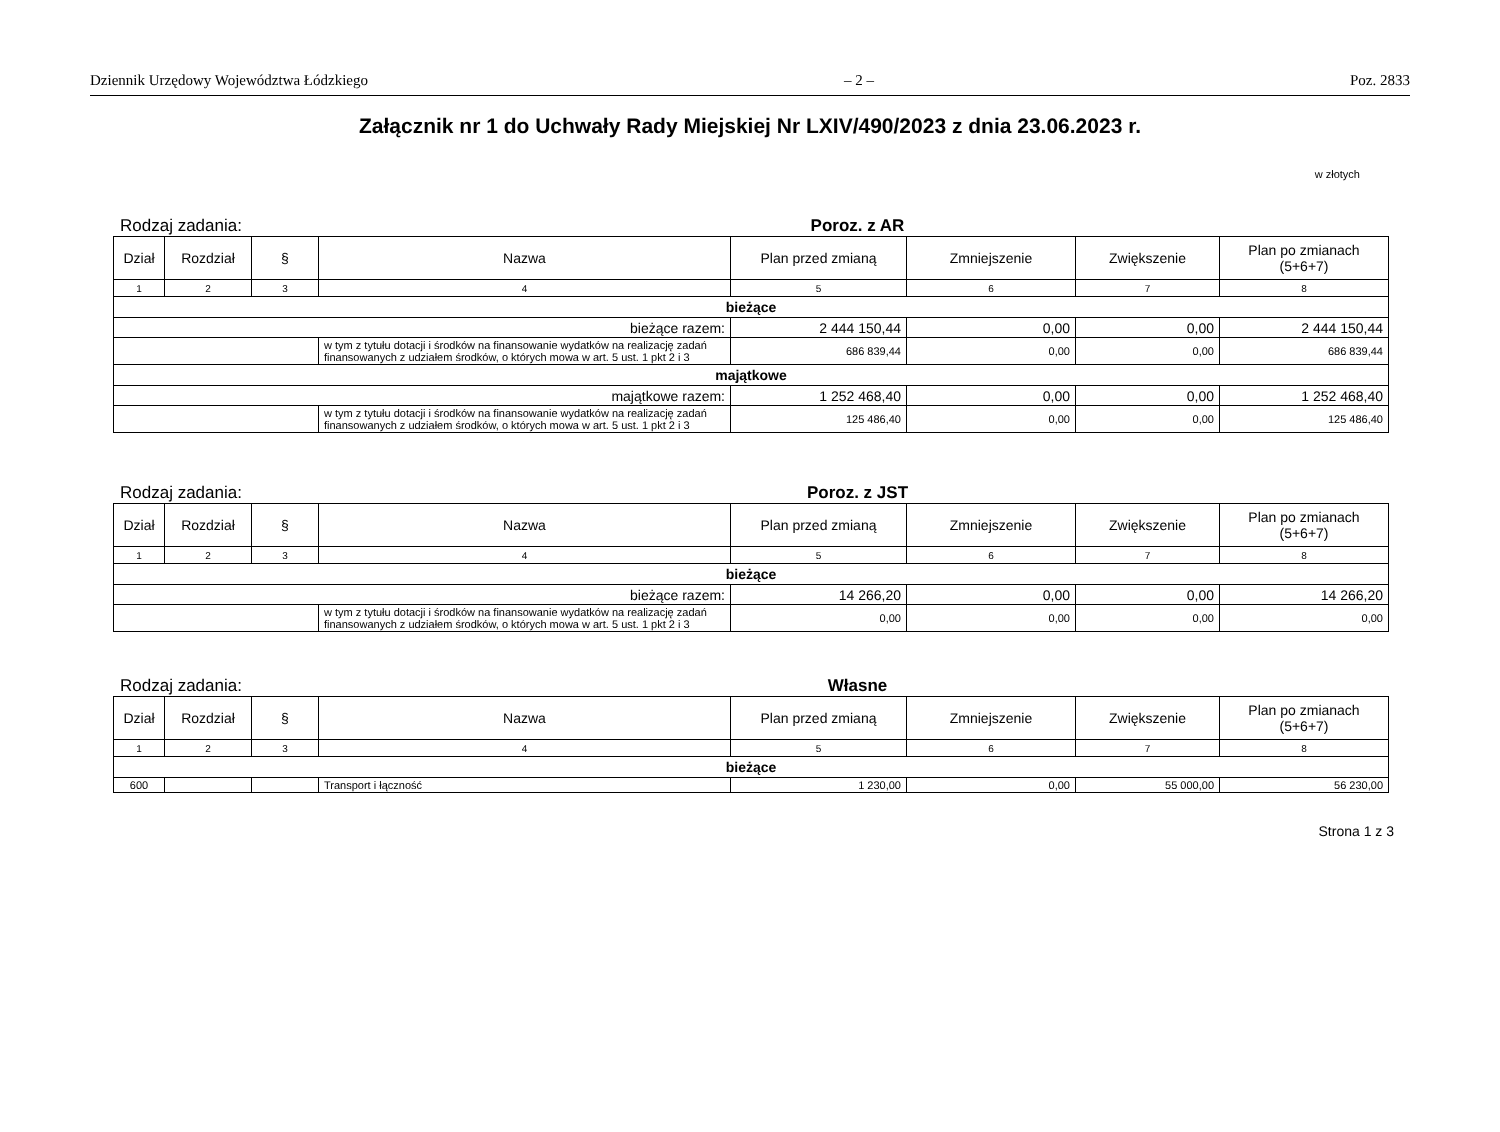Dziennik Urzędowy Województwa Łódzkiego – 2 – Poz. 2833
Załącznik nr 1 do Uchwały Rady Miejskiej Nr LXIV/490/2023 z dnia 23.06.2023 r.
w złotych
Rodzaj zadania: Poroz. z AR
| Dział | Rozdział | § | Nazwa | Plan przed zmianą | Zmniejszenie | Zwiększenie | Plan po zmianach (5+6+7) |
| --- | --- | --- | --- | --- | --- | --- | --- |
| 1 | 2 | 3 | 4 | 5 | 6 | 7 | 8 |
| bieżące | | | | | | | |
| bieżące razem: | | | | 2 444 150,44 | 0,00 | 0,00 | 2 444 150,44 |
| | | | w tym z tytułu dotacji i środków na finansowanie wydatków na realizację zadań finansowanych z udziałem środków, o których mowa w art. 5 ust. 1 pkt 2 i 3 | 686 839,44 | 0,00 | 0,00 | 686 839,44 |
| majątkowe | | | | | | | |
| majątkowe razem: | | | | 1 252 468,40 | 0,00 | 0,00 | 1 252 468,40 |
| | | | w tym z tytułu dotacji i środków na finansowanie wydatków na realizację zadań finansowanych z udziałem środków, o których mowa w art. 5 ust. 1 pkt 2 i 3 | 125 486,40 | 0,00 | 0,00 | 125 486,40 |
Rodzaj zadania: Poroz. z JST
| Dział | Rozdział | § | Nazwa | Plan przed zmianą | Zmniejszenie | Zwiększenie | Plan po zmianach (5+6+7) |
| --- | --- | --- | --- | --- | --- | --- | --- |
| 1 | 2 | 3 | 4 | 5 | 6 | 7 | 8 |
| bieżące | | | | | | | |
| bieżące razem: | | | | 14 266,20 | 0,00 | 0,00 | 14 266,20 |
| | | | w tym z tytułu dotacji i środków na finansowanie wydatków na realizację zadań finansowanych z udziałem środków, o których mowa w art. 5 ust. 1 pkt 2 i 3 | 0,00 | 0,00 | 0,00 | 0,00 |
Rodzaj zadania: Własne
| Dział | Rozdział | § | Nazwa | Plan przed zmianą | Zmniejszenie | Zwiększenie | Plan po zmianach (5+6+7) |
| --- | --- | --- | --- | --- | --- | --- | --- |
| 1 | 2 | 3 | 4 | 5 | 6 | 7 | 8 |
| bieżące | | | | | | | |
| 600 | | | Transport i łączność | 1 230,00 | 0,00 | 55 000,00 | 56 230,00 |
Strona 1 z 3